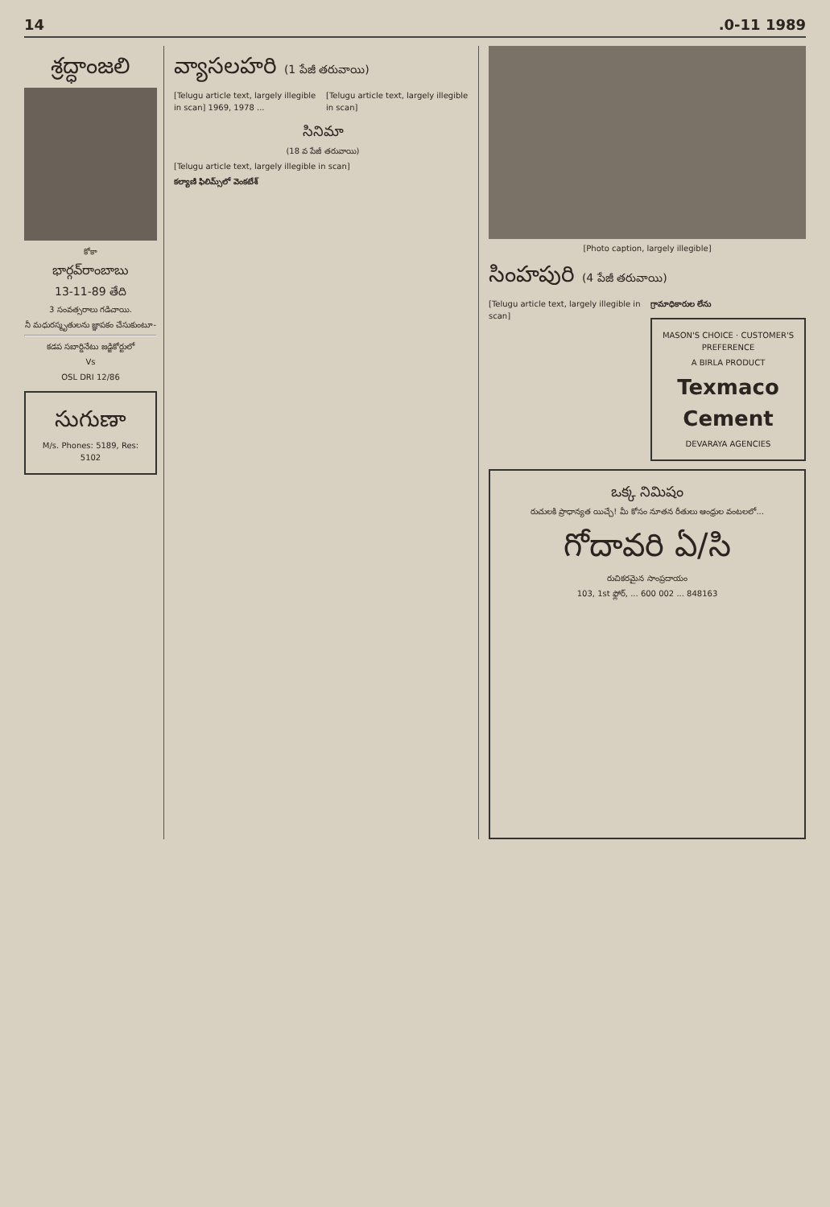14.0-11 1989
శ్రద్ధాంజలి
కోకా
భార్గవ్‌రాంబాబు
13-11-89 తేది
3 సంవత్సరాలు గడిచాయి.
నీ మధురస్మృతులను జ్ఞాపకం చేసుకుంటూ-
కడప సబార్డినేటు జడ్జికోర్టులో
Vs
OSL DRI 12/86
సుగుణా
M/s. Phones: 5189, Res: 5102
వ్యాసలహరి (1 పేజీ తరువాయి)
[Telugu article text, largely illegible in scan] 1969, 1978 ...
[Telugu article text, largely illegible in scan]
సినిమా
(18 వ పేజీ తరువాయి)
[Telugu article text, largely illegible in scan]
కల్యాణి ఫిలిమ్స్‌లో వెంకటేశ్
[Photo caption, largely illegible]
సింహపురి (4 పేజీ తరువాయి)
[Telugu article text, largely illegible in scan]
గ్రామాధికారుల లేను
MASON'S CHOICE · CUSTOMER'S PREFERENCE
A BIRLA PRODUCT
Texmaco Cement
DEVARAYA AGENCIES
ఒక్క నిమిషం
రుచులకి ప్రాధాన్యత యిచ్చే! మీ కోసం నూతన రీతులు ఆంధ్రుల వంటలలో...
గోదావరి ఏ/సి
రుచికరమైన సాంప్రదాయం
103, 1st ఫ్లోర్, ... 600 002 ... 848163